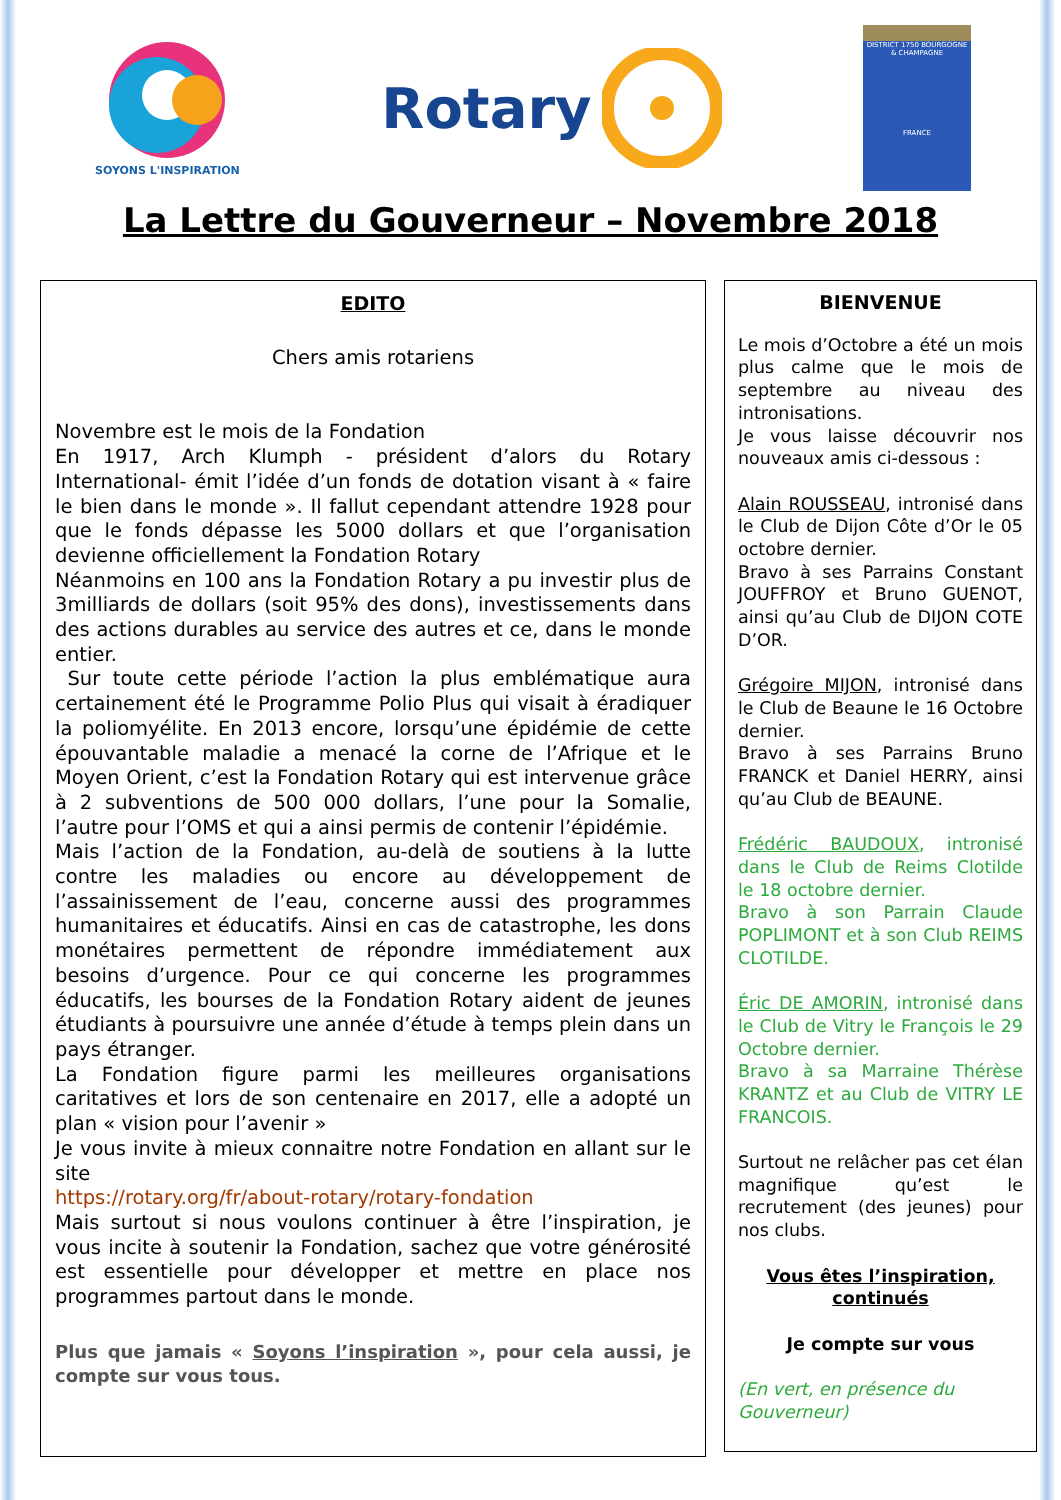SOYONS L'INSPIRATION
Rotary
DISTRICT 1750 BOURGOGNE & CHAMPAGNE
FRANCE
La Lettre du Gouverneur – Novembre 2018
EDITO
Chers amis rotariens
Novembre est le mois de la Fondation
En 1917, Arch Klumph - président d’alors du Rotary International- émit l’idée d’un fonds de dotation visant à « faire le bien dans le monde ». Il fallut cependant attendre 1928 pour que le fonds dépasse les 5000 dollars et que l’organisation devienne officiellement la Fondation Rotary
Néanmoins en 100 ans la Fondation Rotary a pu investir plus de 3milliards de dollars (soit 95% des dons), investissements dans des actions durables au service des autres et ce, dans le monde entier.
Sur toute cette période l’action la plus emblématique aura certainement été le Programme Polio Plus qui visait à éradiquer la poliomyélite. En 2013 encore, lorsqu’une épidémie de cette épouvantable maladie a menacé la corne de l’Afrique et le Moyen Orient, c’est la Fondation Rotary qui est intervenue grâce à 2 subventions de 500 000 dollars, l’une pour la Somalie, l’autre pour l’OMS et qui a ainsi permis de contenir l’épidémie.
Mais l’action de la Fondation, au-delà de soutiens à la lutte contre les maladies ou encore au développement de l’assainissement de l’eau, concerne aussi des programmes humanitaires et éducatifs. Ainsi en cas de catastrophe, les dons monétaires permettent de répondre immédiatement aux besoins d’urgence. Pour ce qui concerne les programmes éducatifs, les bourses de la Fondation Rotary aident de jeunes étudiants à poursuivre une année d’étude à temps plein dans un pays étranger.
La Fondation figure parmi les meilleures organisations caritatives et lors de son centenaire en 2017, elle a adopté un plan « vision pour l’avenir »
Je vous invite à mieux connaitre notre Fondation en allant sur le site
https://rotary.org/fr/about-rotary/rotary-fondation
Mais surtout si nous voulons continuer à être l’inspiration, je vous incite à soutenir la Fondation, sachez que votre générosité est essentielle pour développer et mettre en place nos programmes partout dans le monde.
Plus que jamais « Soyons l’inspiration », pour cela aussi, je compte sur vous tous.
BIENVENUE
Le mois d’Octobre a été un mois plus calme que le mois de septembre au niveau des intronisations.
Je vous laisse découvrir nos nouveaux amis ci-dessous :
Alain ROUSSEAU, intronisé dans le Club de Dijon Côte d’Or le 05 octobre dernier.
Bravo à ses Parrains Constant JOUFFROY et Bruno GUENOT, ainsi qu’au Club de DIJON COTE D’OR.
Grégoire MIJON, intronisé dans le Club de Beaune le 16 Octobre dernier.
Bravo à ses Parrains Bruno FRANCK et Daniel HERRY, ainsi qu’au Club de BEAUNE.
Frédéric BAUDOUX, intronisé dans le Club de Reims Clotilde le 18 octobre dernier.
Bravo à son Parrain Claude POPLIMONT et à son Club REIMS CLOTILDE.
Éric DE AMORIN, intronisé dans le Club de Vitry le François le 29 Octobre dernier.
Bravo à sa Marraine Thérèse KRANTZ et au Club de VITRY LE FRANCOIS.
Surtout ne relâcher pas cet élan magnifique qu’est le recrutement (des jeunes) pour nos clubs.
Vous êtes l’inspiration, continués
Je compte sur vous
(En vert, en présence du Gouverneur)